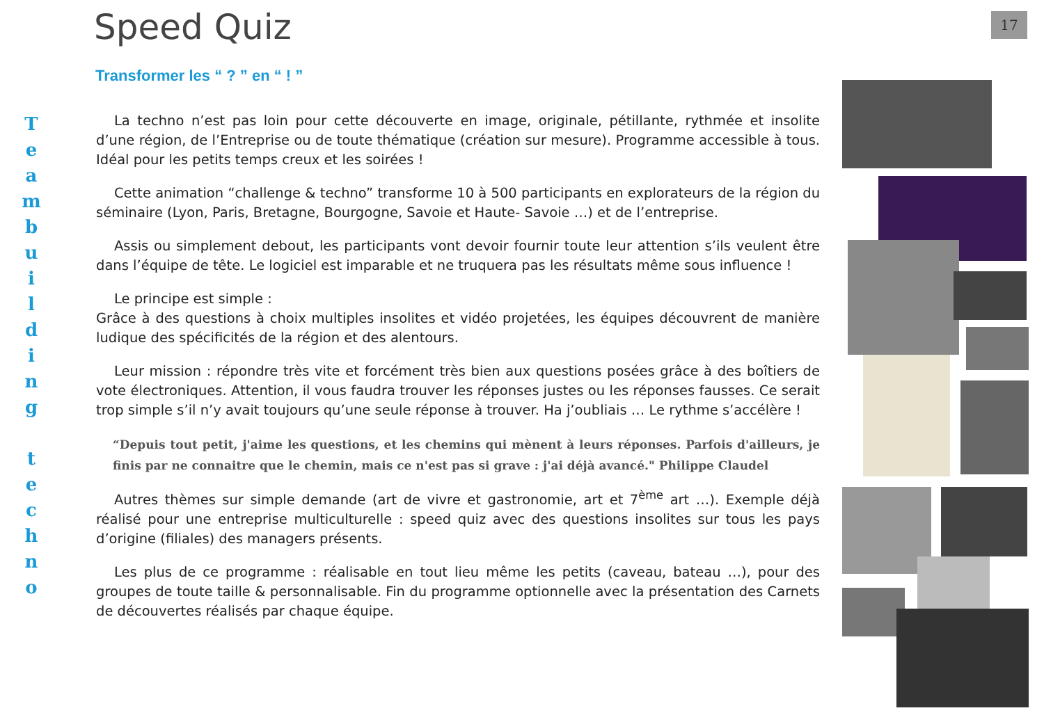Speed Quiz 17
Transformer les “ ? ” en “ ! ”
T
e
a
m
b
u
i
l
d
i
n
g
t
e
c
h
n
o
La techno n’est pas loin pour cette découverte en image, originale, pétillante, rythmée et insolite d’une région, de l’Entreprise ou de toute thématique (création sur mesure). Programme accessible à tous. Idéal pour les petits temps creux et les soirées !
Cette animation “challenge & techno” transforme 10 à 500 participants en explorateurs de la région du séminaire (Lyon, Paris, Bretagne, Bourgogne, Savoie et Haute- Savoie …) et de l’entreprise.
Assis ou simplement debout, les participants vont devoir fournir toute leur attention s’ils veulent être dans l’équipe de tête. Le logiciel est imparable et ne truquera pas les résultats même sous influence !
Le principe est simple :
Grâce à des questions à choix multiples insolites et vidéo projetées, les équipes découvrent de manière ludique des spécificités de la région et des alentours.
Leur mission : répondre très vite et forcément très bien aux questions posées grâce à des boîtiers de vote électroniques. Attention, il vous faudra trouver les réponses justes ou les réponses fausses. Ce serait trop simple s’il n’y avait toujours qu’une seule réponse à trouver. Ha j’oubliais … Le rythme s’accélère !
“Depuis tout petit, j'aime les questions, et les chemins qui mènent à leurs réponses. Parfois d'ailleurs, je finis par ne connaitre que le chemin, mais ce n'est pas si grave : j'ai déjà avancé." Philippe Claudel
Autres thèmes sur simple demande (art de vivre et gastronomie, art et 7<sup>ème</sup> art …). Exemple déjà réalisé pour une entreprise multiculturelle : speed quiz avec des questions insolites sur tous les pays d’origine (filiales) des managers présents.
Les plus de ce programme : réalisable en tout lieu même les petits (caveau, bateau …), pour des groupes de toute taille & personnalisable. Fin du programme optionnelle avec la présentation des Carnets de découvertes réalisés par chaque équipe.